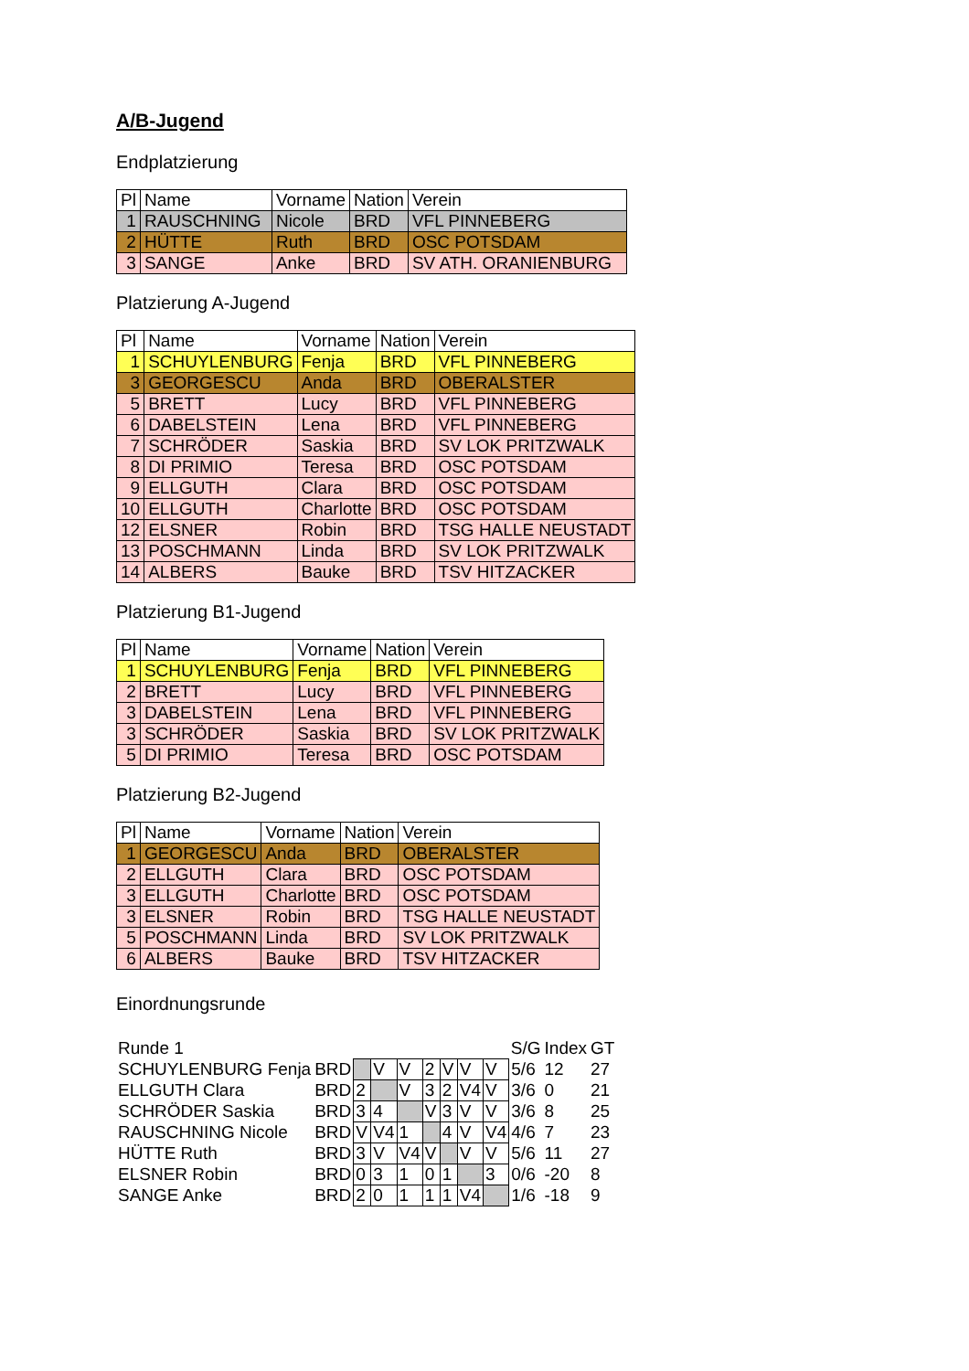A/B-Jugend
Endplatzierung
| Pl | Name | Vorname | Nation | Verein |
| --- | --- | --- | --- | --- |
| 1 | RAUSCHNING | Nicole | BRD | VFL PINNEBERG |
| 2 | HÜTTE | Ruth | BRD | OSC POTSDAM |
| 3 | SANGE | Anke | BRD | SV ATH. ORANIENBURG |
Platzierung A-Jugend
| Pl | Name | Vorname | Nation | Verein |
| --- | --- | --- | --- | --- |
| 1 | SCHUYLENBURG | Fenja | BRD | VFL PINNEBERG |
| 3 | GEORGESCU | Anda | BRD | OBERALSTER |
| 5 | BRETT | Lucy | BRD | VFL PINNEBERG |
| 6 | DABELSTEIN | Lena | BRD | VFL PINNEBERG |
| 7 | SCHRÖDER | Saskia | BRD | SV LOK PRITZWALK |
| 8 | DI PRIMIO | Teresa | BRD | OSC POTSDAM |
| 9 | ELLGUTH | Clara | BRD | OSC POTSDAM |
| 10 | ELLGUTH | Charlotte | BRD | OSC POTSDAM |
| 12 | ELSNER | Robin | BRD | TSG HALLE NEUSTADT |
| 13 | POSCHMANN | Linda | BRD | SV LOK PRITZWALK |
| 14 | ALBERS | Bauke | BRD | TSV HITZACKER |
Platzierung B1-Jugend
| Pl | Name | Vorname | Nation | Verein |
| --- | --- | --- | --- | --- |
| 1 | SCHUYLENBURG | Fenja | BRD | VFL PINNEBERG |
| 2 | BRETT | Lucy | BRD | VFL PINNEBERG |
| 3 | DABELSTEIN | Lena | BRD | VFL PINNEBERG |
| 3 | SCHRÖDER | Saskia | BRD | SV LOK PRITZWALK |
| 5 | DI PRIMIO | Teresa | BRD | OSC POTSDAM |
Platzierung B2-Jugend
| Pl | Name | Vorname | Nation | Verein |
| --- | --- | --- | --- | --- |
| 1 | GEORGESCU | Anda | BRD | OBERALSTER |
| 2 | ELLGUTH | Clara | BRD | OSC POTSDAM |
| 3 | ELLGUTH | Charlotte | BRD | OSC POTSDAM |
| 3 | ELSNER | Robin | BRD | TSG HALLE NEUSTADT |
| 5 | POSCHMANN | Linda | BRD | SV LOK PRITZWALK |
| 6 | ALBERS | Bauke | BRD | TSV HITZACKER |
Einordnungsrunde
| Runde 1 | | | | | | | | | S/G | Index | GT |
| SCHUYLENBURG Fenja | BRD | | V | V | 2 | V | V | V | 5/6 | 12 | 27 |
| ELLGUTH Clara | BRD | 2 | | V | 3 | 2 | V4 | V | 3/6 | 0 | 21 |
| SCHRÖDER Saskia | BRD | 3 | 4 | | V | 3 | V | V | 3/6 | 8 | 25 |
| RAUSCHNING Nicole | BRD | V | V4 | 1 | | 4 | V | V4 | 4/6 | 7 | 23 |
| HÜTTE Ruth | BRD | 3 | V | V4 | V | | V | V | 5/6 | 11 | 27 |
| ELSNER Robin | BRD | 0 | 3 | 1 | 0 | 1 | | 3 | 0/6 | -20 | 8 |
| SANGE Anke | BRD | 2 | 0 | 1 | 1 | 1 | V4 | | 1/6 | -18 | 9 |